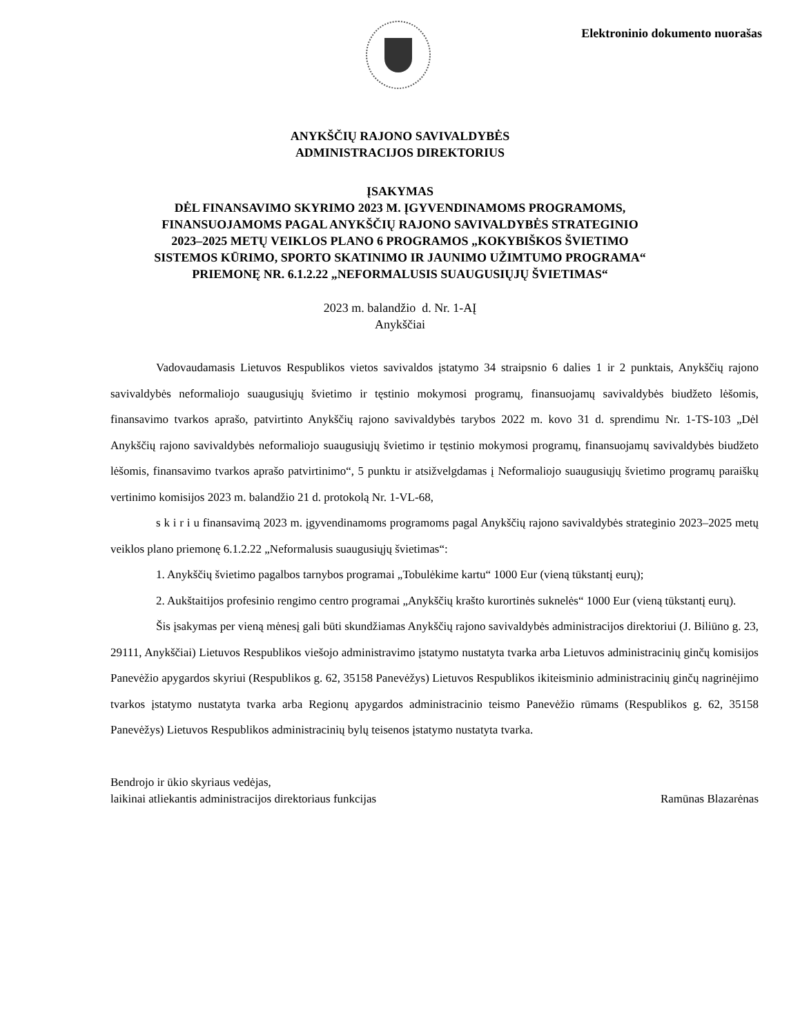Elektroninio dokumento nuorašas
ANYKŠČIŲ RAJONO SAVIVALDYBĖS
ADMINISTRACIJOS DIREKTORIUS
ĮSAKYMAS
DĖL FINANSAVIMO SKYRIMO 2023 M. ĮGYVENDINAMOMS PROGRAMOMS,
FINANSUOJAMOMS PAGAL ANYKŠČIŲ RAJONO SAVIVALDYBĖS STRATEGINIO
2023–2025 METŲ VEIKLOS PLANO 6 PROGRAMOS „KOKYBIŠKOS ŠVIETIMO
SISTEMOS KŪRIMO, SPORTO SKATINIMO IR JAUNIMO UŽIMTUMO PROGRAMA“
PRIEMONĘ NR. 6.1.2.22 „NEFORMALUSIS SUAUGUSIŲJŲ ŠVIETIMAS“
2023 m. balandžio d. Nr. 1-AĮ
Anykščiai
Vadovaudamasis Lietuvos Respublikos vietos savivaldos įstatymo 34 straipsnio 6 dalies 1 ir 2 punktais, Anykščių rajono savivaldybės neformaliojo suaugusiųjų švietimo ir tęstinio mokymosi programų, finansuojamų savivaldybės biudžeto lėšomis, finansavimo tvarkos aprašo, patvirtinto Anykščių rajono savivaldybės tarybos 2022 m. kovo 31 d. sprendimu Nr. 1-TS-103 „Dėl Anykščių rajono savivaldybės neformaliojo suaugusiųjų švietimo ir tęstinio mokymosi programų, finansuojamų savivaldybės biudžeto lėšomis, finansavimo tvarkos aprašo patvirtinimo“, 5 punktu ir atsižvelgdamas į Neformaliojo suaugusiųjų švietimo programų paraiškų vertinimo komisijos 2023 m. balandžio 21 d. protokolą Nr. 1-VL-68,
s k i r i u finansavimą 2023 m. įgyvendinamoms programoms pagal Anykščių rajono savivaldybės strateginio 2023–2025 metų veiklos plano priemonę 6.1.2.22 „Neformalusis suaugusiųjų švietimas“:
1. Anykščių švietimo pagalbos tarnybos programai „Tobulėkime kartu“ 1000 Eur (vieną tūkstantį eurų);
2. Aukštaitijos profesinio rengimo centro programai „Anykščių krašto kurortinės suknelės“ 1000 Eur (vieną tūkstantį eurų).
Šis įsakymas per vieną mėnesį gali būti skundžiamas Anykščių rajono savivaldybės administracijos direktoriui (J. Biliūno g. 23, 29111, Anykščiai) Lietuvos Respublikos viešojo administravimo įstatymo nustatyta tvarka arba Lietuvos administracinių ginčų komisijos Panevėžio apygardos skyriui (Respublikos g. 62, 35158 Panevėžys) Lietuvos Respublikos ikiteisminio administracinių ginčų nagrinėjimo tvarkos įstatymo nustatyta tvarka arba Regionų apygardos administracinio teismo Panevėžio rūmams (Respublikos g. 62, 35158 Panevėžys) Lietuvos Respublikos administracinių bylų teisenos įstatymo nustatyta tvarka.
Bendrojo ir ūkio skyriaus vedėjas,
laikinai atliekantis administracijos direktoriaus funkcijas
Ramūnas Blazarėnas